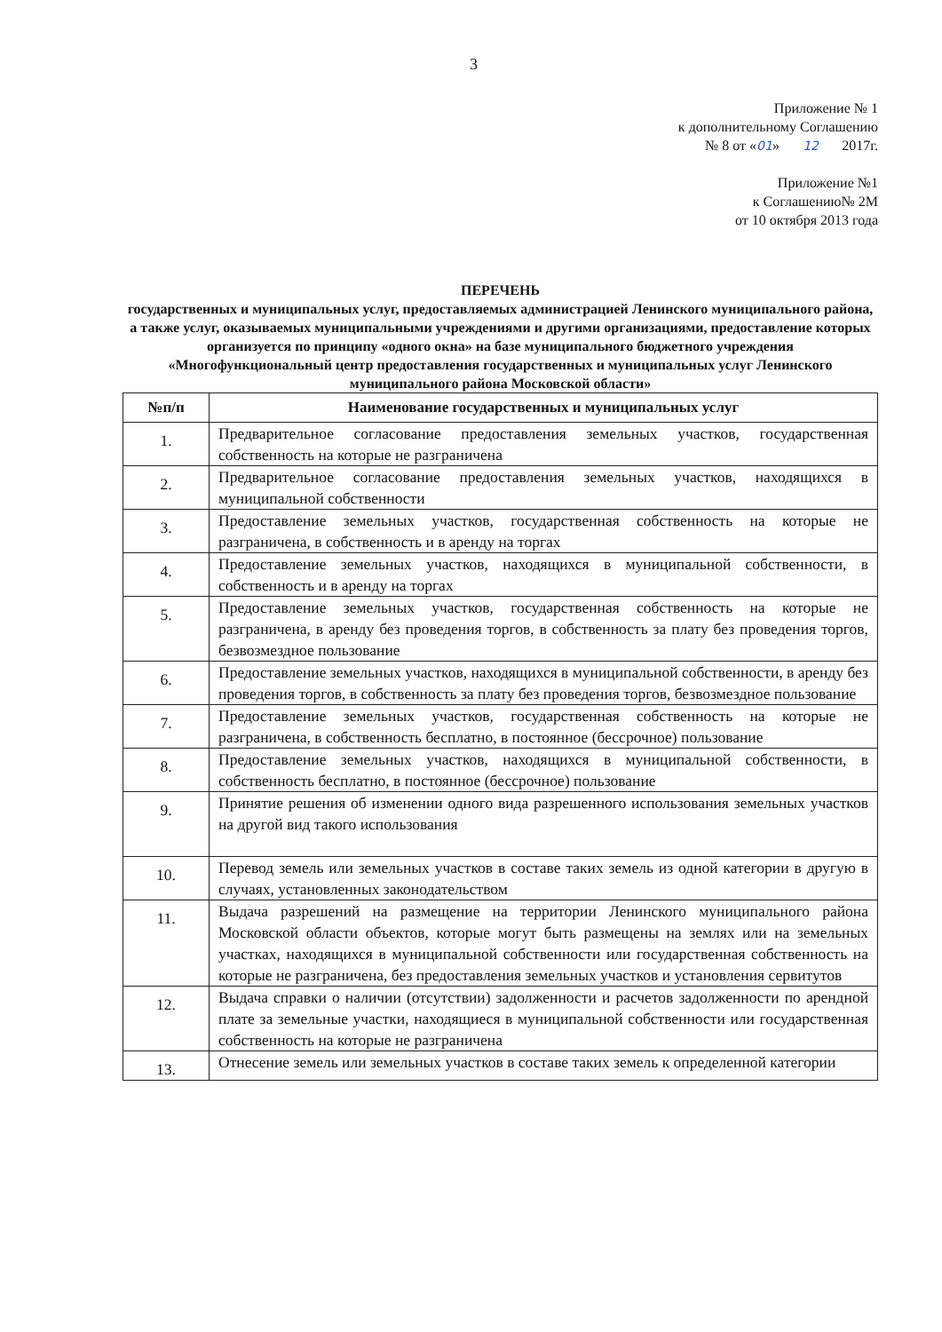3
Приложение № 1
к дополнительному Соглашению
№ 8 от «01» 12 2017г.
Приложение №1
к Соглашению№ 2М
от 10 октября 2013 года
ПЕРЕЧЕНЬ
государственных и муниципальных услуг, предоставляемых администрацией Ленинского муниципального района, а также услуг, оказываемых муниципальными учреждениями и другими организациями, предоставление которых организуется по принципу «одного окна» на базе муниципального бюджетного учреждения
«Многофункциональный центр предоставления государственных и муниципальных услуг Ленинского муниципального района Московской области»
| №п/п | Наименование государственных и муниципальных услуг |
| --- | --- |
| 1. | Предварительное согласование предоставления земельных участков, государственная собственность на которые не разграничена |
| 2. | Предварительное согласование предоставления земельных участков, находящихся в муниципальной собственности |
| 3. | Предоставление земельных участков, государственная собственность на которые не разграничена, в собственность и в аренду на торгах |
| 4. | Предоставление земельных участков, находящихся в муниципальной собственности, в собственность и в аренду на торгах |
| 5. | Предоставление земельных участков, государственная собственность на которые не разграничена, в аренду без проведения торгов, в собственность за плату без проведения торгов, безвозмездное пользование |
| 6. | Предоставление земельных участков, находящихся в муниципальной собственности, в аренду без проведения торгов, в собственность за плату без проведения торгов, безвозмездное пользование |
| 7. | Предоставление земельных участков, государственная собственность на которые не разграничена, в собственность бесплатно, в постоянное (бессрочное) пользование |
| 8. | Предоставление земельных участков, находящихся в муниципальной собственности, в собственность бесплатно, в постоянное (бессрочное) пользование |
| 9. | Принятие решения об изменении одного вида разрешенного использования земельных участков на другой вид такого использования |
| 10. | Перевод земель или земельных участков в составе таких земель из одной категории в другую в случаях, установленных законодательством |
| 11. | Выдача разрешений на размещение на территории Ленинского муниципального района Московской области объектов, которые могут быть размещены на землях или на земельных участках, находящихся в муниципальной собственности или государственная собственность на которые не разграничена, без предоставления земельных участков и установления сервитутов |
| 12. | Выдача справки о наличии (отсутствии) задолженности и расчетов задолженности по арендной плате за земельные участки, находящиеся в муниципальной собственности или государственная собственность на которые не разграничена |
| 13. | Отнесение земель или земельных участков в составе таких земель к определенной категории |